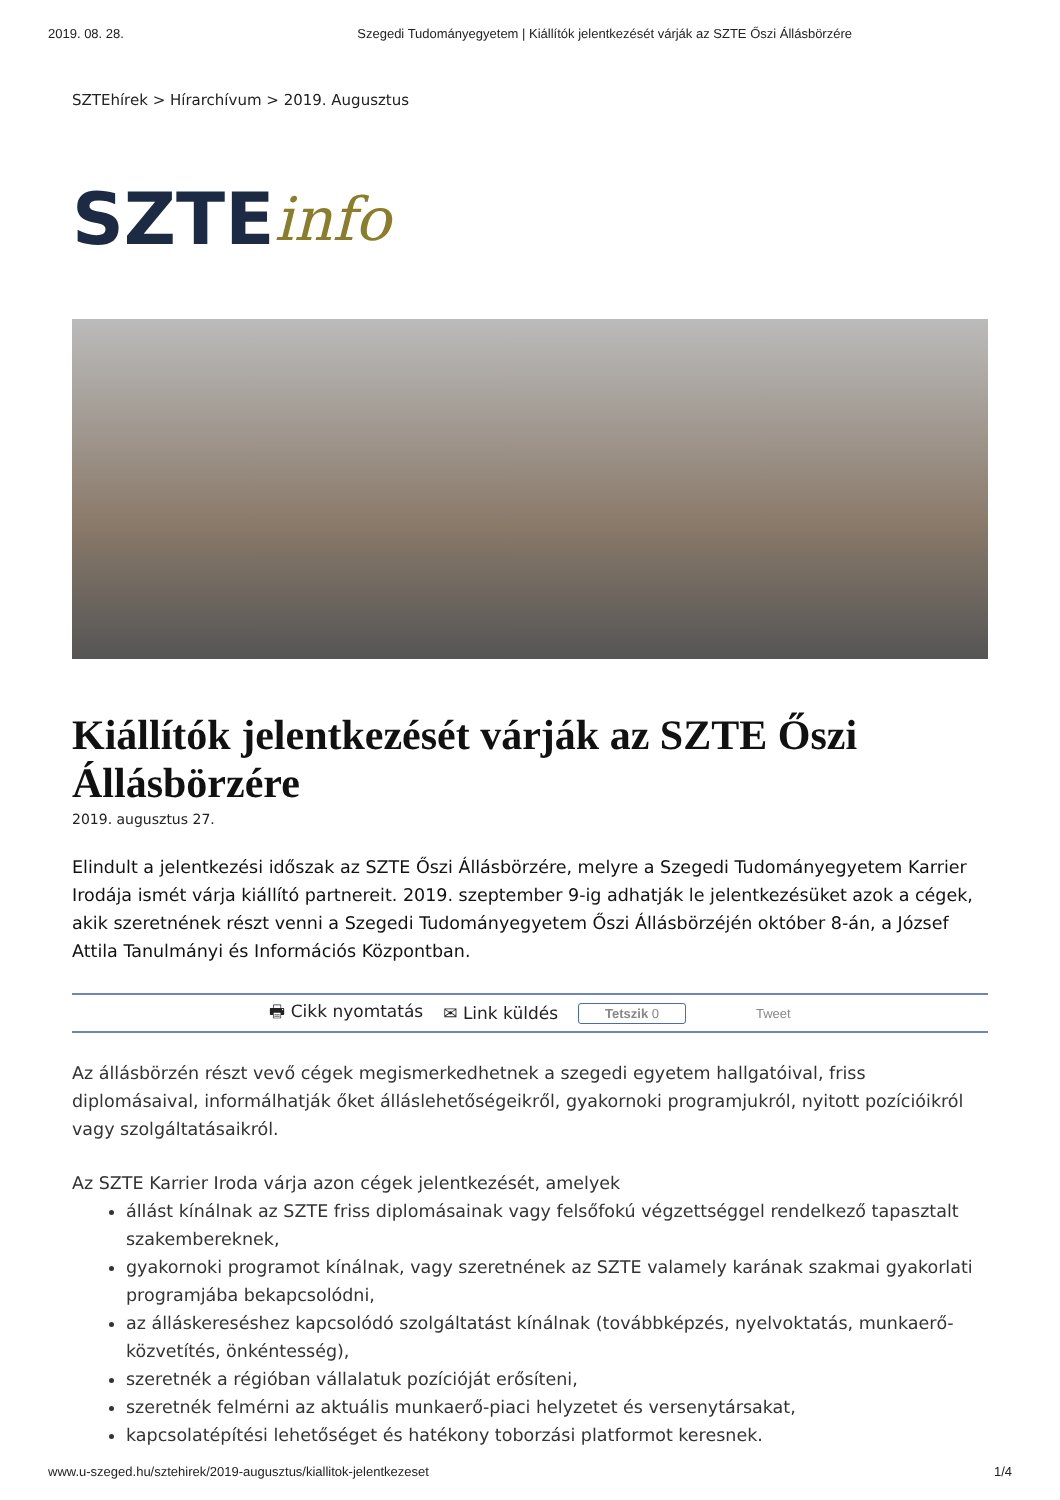2019. 08. 28. Szegedi Tudományegyetem | Kiállítók jelentkezését várják az SZTE Őszi Állásbörzére
SZTEhírek > Hírarchívum > 2019. Augusztus
SZTE info
Kiállítók jelentkezését várják az SZTE Őszi Állásbörzére
2019. augusztus 27.
Elindult a jelentkezési időszak az SZTE Őszi Állásbörzére, melyre a Szegedi Tudományegyetem Karrier Irodája ismét várja kiállító partnereit. 2019. szeptember 9-ig adhatják le jelentkezésüket azok a cégek, akik szeretnének részt venni a Szegedi Tudományegyetem Őszi Állásbörzéjén október 8-án, a József Attila Tanulmányi és Információs Központban.
🖶 Cikk nyomtatás ✉ Link küldés Tetszik 0 Tweet
Az állásbörzén részt vevő cégek megismerkedhetnek a szegedi egyetem hallgatóival, friss diplomásaival, informálhatják őket álláslehetőségeikről, gyakornoki programjukról, nyitott pozícióikról vagy szolgáltatásaikról.
Az SZTE Karrier Iroda várja azon cégek jelentkezését, amelyek
állást kínálnak az SZTE friss diplomásainak vagy felsőfokú végzettséggel rendelkező tapasztalt szakembereknek,
gyakornoki programot kínálnak, vagy szeretnének az SZTE valamely karának szakmai gyakorlati programjába bekapcsolódni,
az álláskereséshez kapcsolódó szolgáltatást kínálnak (továbbképzés, nyelvoktatás, munkaerő-közvetítés, önkéntesség),
szeretnék a régióban vállalatuk pozícióját erősíteni,
szeretnék felmérni az aktuális munkaerő-piaci helyzetet és versenytársakat,
kapcsolatépítési lehetőséget és hatékony toborzási platformot keresnek.
www.u-szeged.hu/sztehirek/2019-augusztus/kiallitok-jelentkezeset 1/4